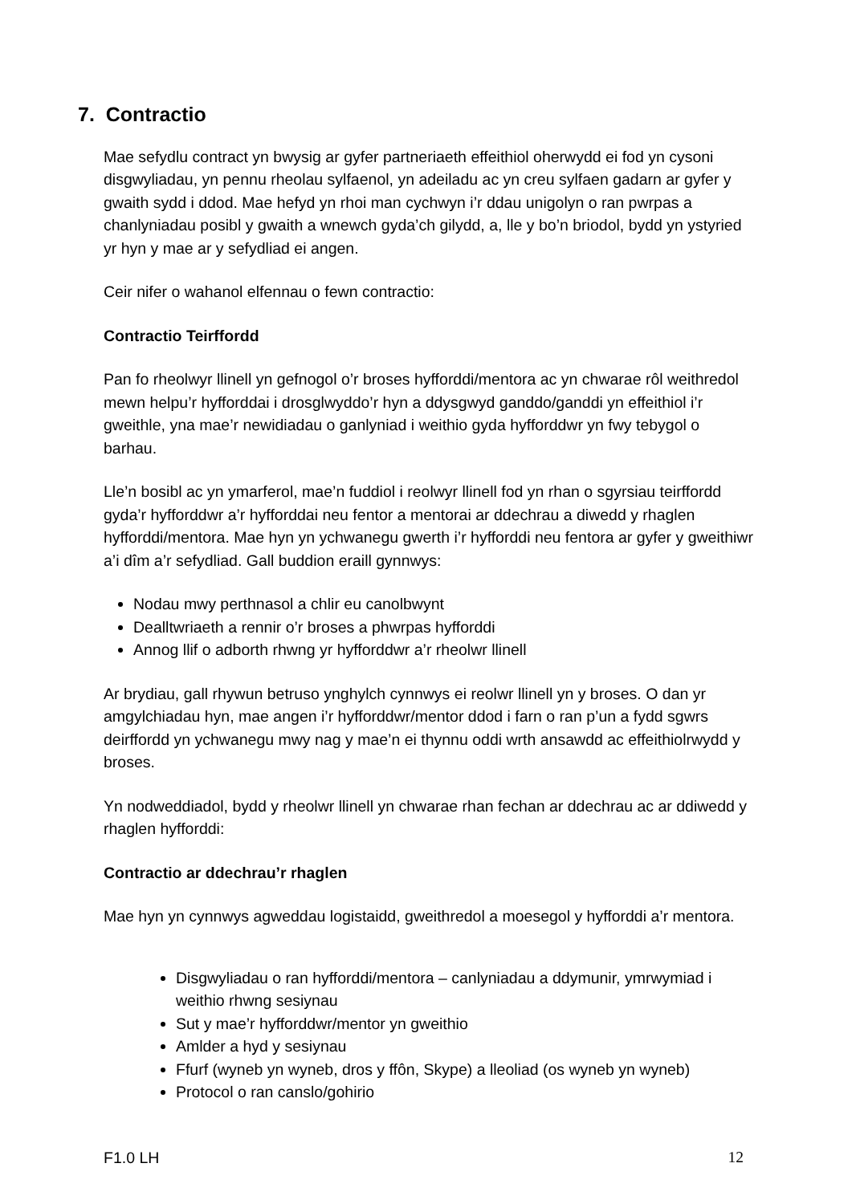7. Contractio
Mae sefydlu contract yn bwysig ar gyfer partneriaeth effeithiol oherwydd ei fod yn cysoni disgwyliadau, yn pennu rheolau sylfaenol, yn adeiladu ac yn creu sylfaen gadarn ar gyfer y gwaith sydd i ddod. Mae hefyd yn rhoi man cychwyn i’r ddau unigolyn o ran pwrpas a chanlyniadau posibl y gwaith a wnewch gyda’ch gilydd, a, lle y bo’n briodol, bydd yn ystyried yr hyn y mae ar y sefydliad ei angen.
Ceir nifer o wahanol elfennau o fewn contractio:
Contractio Teirffordd
Pan fo rheolwyr llinell yn gefnogol o’r broses hyfforddi/mentora ac yn chwarae rôl weithredol mewn helpu’r hyfforddai i drosglwyddo’r hyn a ddysgwyd ganddo/ganddi yn effeithiol i’r gweithle, yna mae’r newidiadau o ganlyniad i weithio gyda hyfforddwr yn fwy tebygol o barhau.
Lle’n bosibl ac yn ymarferol, mae’n fuddiol i reolwyr llinell fod yn rhan o sgyrsiau teirffordd gyda’r hyfforddwr a’r hyfforddai neu fentor a mentorai ar ddechrau a diwedd y rhaglen hyfforddi/mentora. Mae hyn yn ychwanegu gwerth i’r hyfforddi neu fentora ar gyfer y gweithiwr a’i dîm a’r sefydliad. Gall buddion eraill gynnwys:
Nodau mwy perthnasol a chlir eu canolbwynt
Dealltwriaeth a rennir o’r broses a phwrpas hyfforddi
Annog llif o adborth rhwng yr hyfforddwr a’r rheolwr llinell
Ar brydiau, gall rhywun betruso ynghylch cynnwys ei reolwr llinell yn y broses. O dan yr amgylchiadau hyn, mae angen i’r hyfforddwr/mentor ddod i farn o ran p’un a fydd sgwrs deirffordd yn ychwanegu mwy nag y mae’n ei thynnu oddi wrth ansawdd ac effeithiolrwydd y broses.
Yn nodweddiadol, bydd y rheolwr llinell yn chwarae rhan fechan ar ddechrau ac ar ddiwedd y rhaglen hyfforddi:
Contractio ar ddechrau’r rhaglen
Mae hyn yn cynnwys agweddau logistaidd, gweithredol a moesegol y hyfforddi a’r mentora.
Disgwyliadau o ran hyfforddi/mentora – canlyniadau a ddymunir, ymrwymiad i weithio rhwng sesiynau
Sut y mae’r hyfforddwr/mentor yn gweithio
Amlder a hyd y sesiynau
Ffurf (wyneb yn wyneb, dros y ffôn, Skype) a lleoliad (os wyneb yn wyneb)
Protocol o ran canslo/gohirio
F1.0 LH 12